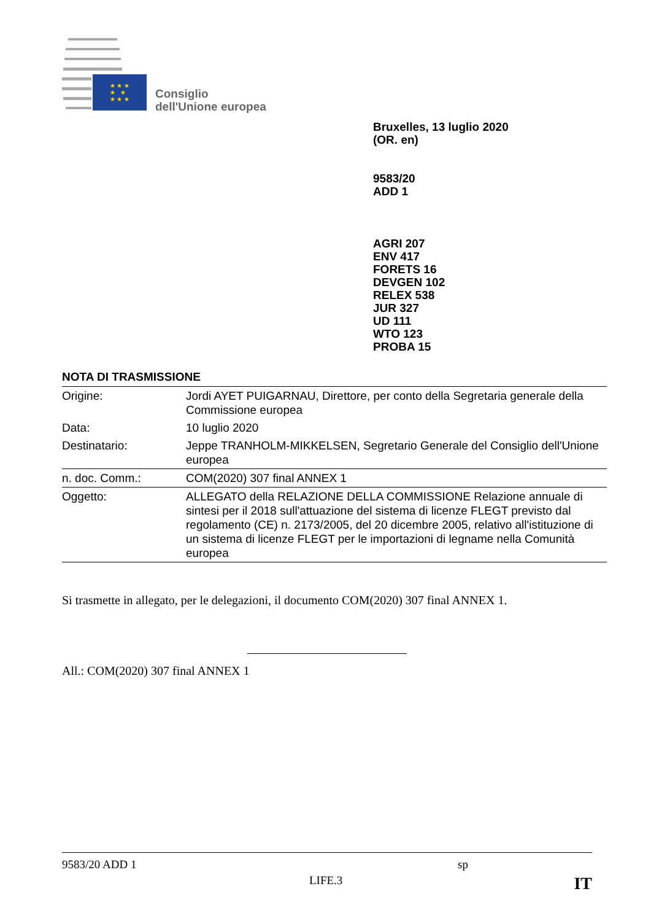★ ★ ★
★ ★
★ ★ ★
Consiglio
dell'Unione europea
Bruxelles, 13 luglio 2020
(OR. en)
9583/20
ADD 1
AGRI 207
ENV 417
FORETS 16
DEVGEN 102
RELEX 538
JUR 327
UD 111
WTO 123
PROBA 15
NOTA DI TRASMISSIONE
| Origine: | Jordi AYET PUIGARNAU, Direttore, per conto della Segretaria generale della Commissione europea |
| Data: | 10 luglio 2020 |
| Destinatario: | Jeppe TRANHOLM-MIKKELSEN, Segretario Generale del Consiglio dell'Unione europea |
| n. doc. Comm.: | COM(2020) 307 final ANNEX 1 |
| Oggetto: | ALLEGATO della RELAZIONE DELLA COMMISSIONE Relazione annuale di sintesi per il 2018 sull'attuazione del sistema di licenze FLEGT previsto dal regolamento (CE) n. 2173/2005, del 20 dicembre 2005, relativo all'istituzione di un sistema di licenze FLEGT per le importazioni di legname nella Comunità europea |
Si trasmette in allegato, per le delegazioni, il documento COM(2020) 307 final ANNEX 1.
All.: COM(2020) 307 final ANNEX 1
9583/20 ADD 1 sp
LIFE.3 IT